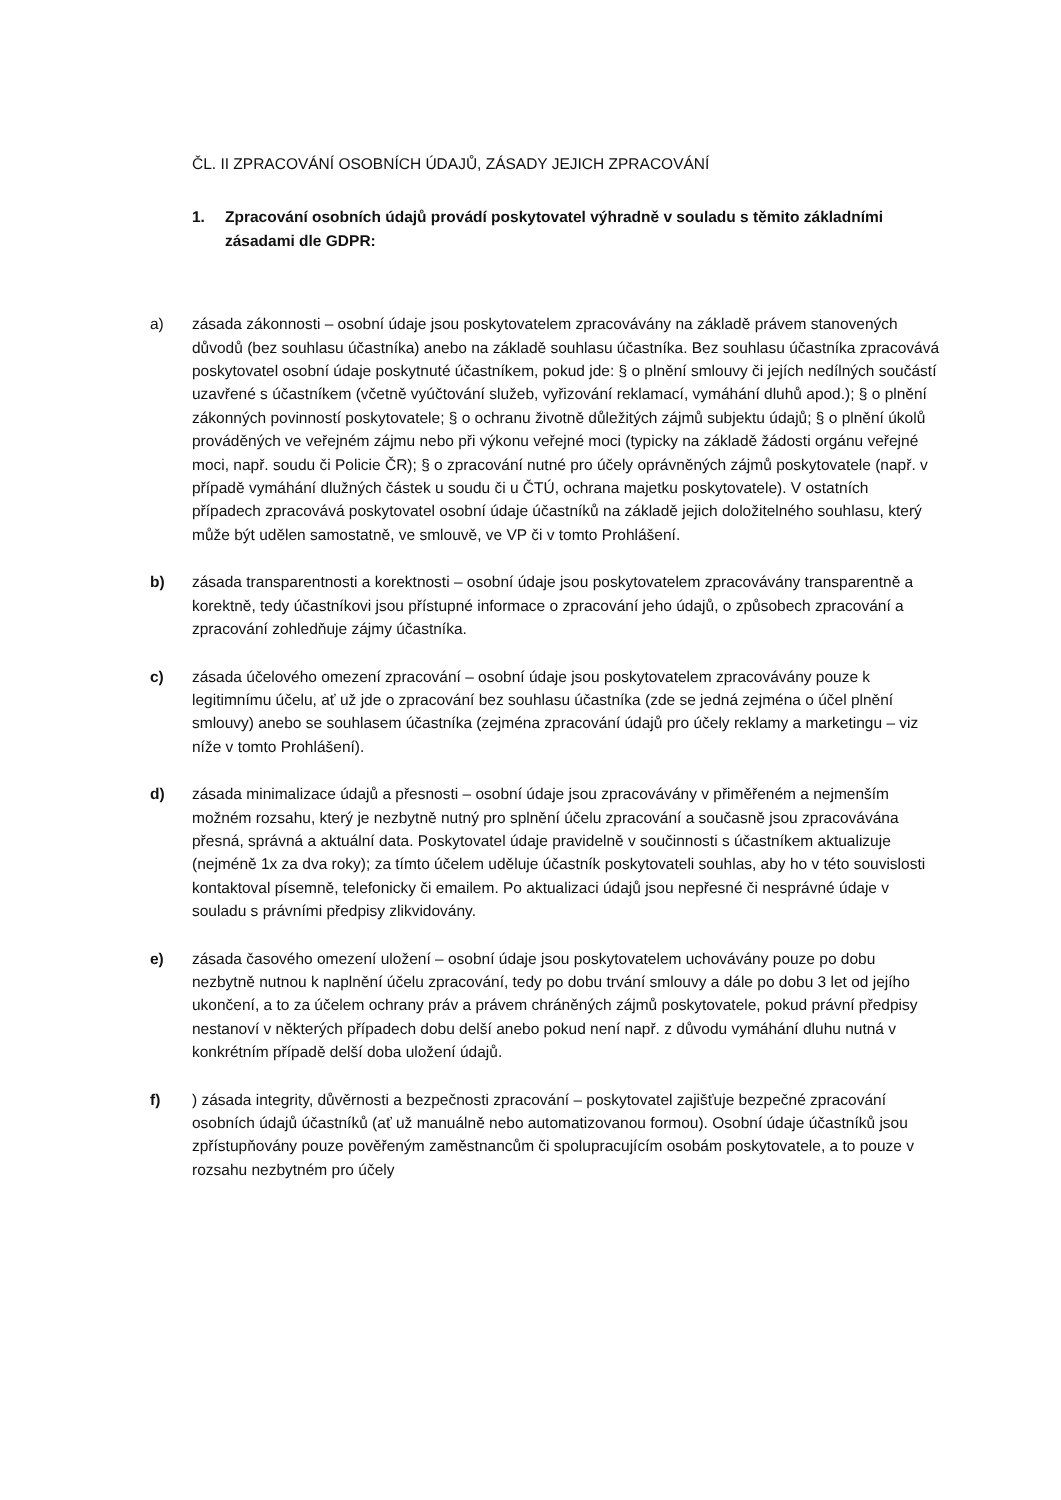ČL. II ZPRACOVÁNÍ OSOBNÍCH ÚDAJŮ, ZÁSADY JEJICH ZPRACOVÁNÍ
1. Zpracování osobních údajů provádí poskytovatel výhradně v souladu s těmito základními zásadami dle GDPR:
a) zásada zákonnosti – osobní údaje jsou poskytovatelem zpracovávány na základě právem stanovených důvodů (bez souhlasu účastníka) anebo na základě souhlasu účastníka. Bez souhlasu účastníka zpracovává poskytovatel osobní údaje poskytnuté účastníkem, pokud jde: § o plnění smlouvy či jejích nedílných součástí uzavřené s účastníkem (včetně vyúčtování služeb, vyřizování reklamací, vymáhání dluhů apod.); § o plnění zákonných povinností poskytovatele; § o ochranu životně důležitých zájmů subjektu údajů; § o plnění úkolů prováděných ve veřejném zájmu nebo při výkonu veřejné moci (typicky na základě žádosti orgánu veřejné moci, např. soudu či Policie ČR); § o zpracování nutné pro účely oprávněných zájmů poskytovatele (např. v případě vymáhání dlužných částek u soudu či u ČTÚ, ochrana majetku poskytovatele). V ostatních případech zpracovává poskytovatel osobní údaje účastníků na základě jejich doložitelného souhlasu, který může být udělen samostatně, ve smlouvě, ve VP či v tomto Prohlášení.
b) zásada transparentnosti a korektnosti – osobní údaje jsou poskytovatelem zpracovávány transparentně a korektně, tedy účastníkovi jsou přístupné informace o zpracování jeho údajů, o způsobech zpracování a zpracování zohledňuje zájmy účastníka.
c) zásada účelového omezení zpracování – osobní údaje jsou poskytovatelem zpracovávány pouze k legitimnímu účelu, ať už jde o zpracování bez souhlasu účastníka (zde se jedná zejména o účel plnění smlouvy) anebo se souhlasem účastníka (zejména zpracování údajů pro účely reklamy a marketingu – viz níže v tomto Prohlášení).
d) zásada minimalizace údajů a přesnosti – osobní údaje jsou zpracovávány v přiměřeném a nejmenším možném rozsahu, který je nezbytně nutný pro splnění účelu zpracování a současně jsou zpracovávána přesná, správná a aktuální data. Poskytovatel údaje pravidelně v součinnosti s účastníkem aktualizuje (nejméně 1x za dva roky); za tímto účelem uděluje účastník poskytovateli souhlas, aby ho v této souvislosti kontaktoval písemně, telefonicky či emailem. Po aktualizaci údajů jsou nepřesné či nesprávné údaje v souladu s právními předpisy zlikvidovány.
e) zásada časového omezení uložení – osobní údaje jsou poskytovatelem uchovávány pouze po dobu nezbytně nutnou k naplnění účelu zpracování, tedy po dobu trvání smlouvy a dále po dobu 3 let od jejího ukončení, a to za účelem ochrany práv a právem chráněných zájmů poskytovatele, pokud právní předpisy nestanoví v některých případech dobu delší anebo pokud není např. z důvodu vymáhání dluhu nutná v konkrétním případě delší doba uložení údajů.
f) ) zásada integrity, důvěrnosti a bezpečnosti zpracování – poskytovatel zajišťuje bezpečné zpracování osobních údajů účastníků (ať už manuálně nebo automatizovanou formou). Osobní údaje účastníků jsou zpřístupňovány pouze pověřeným zaměstnancům či spolupracujícím osobám poskytovatele, a to pouze v rozsahu nezbytném pro účely